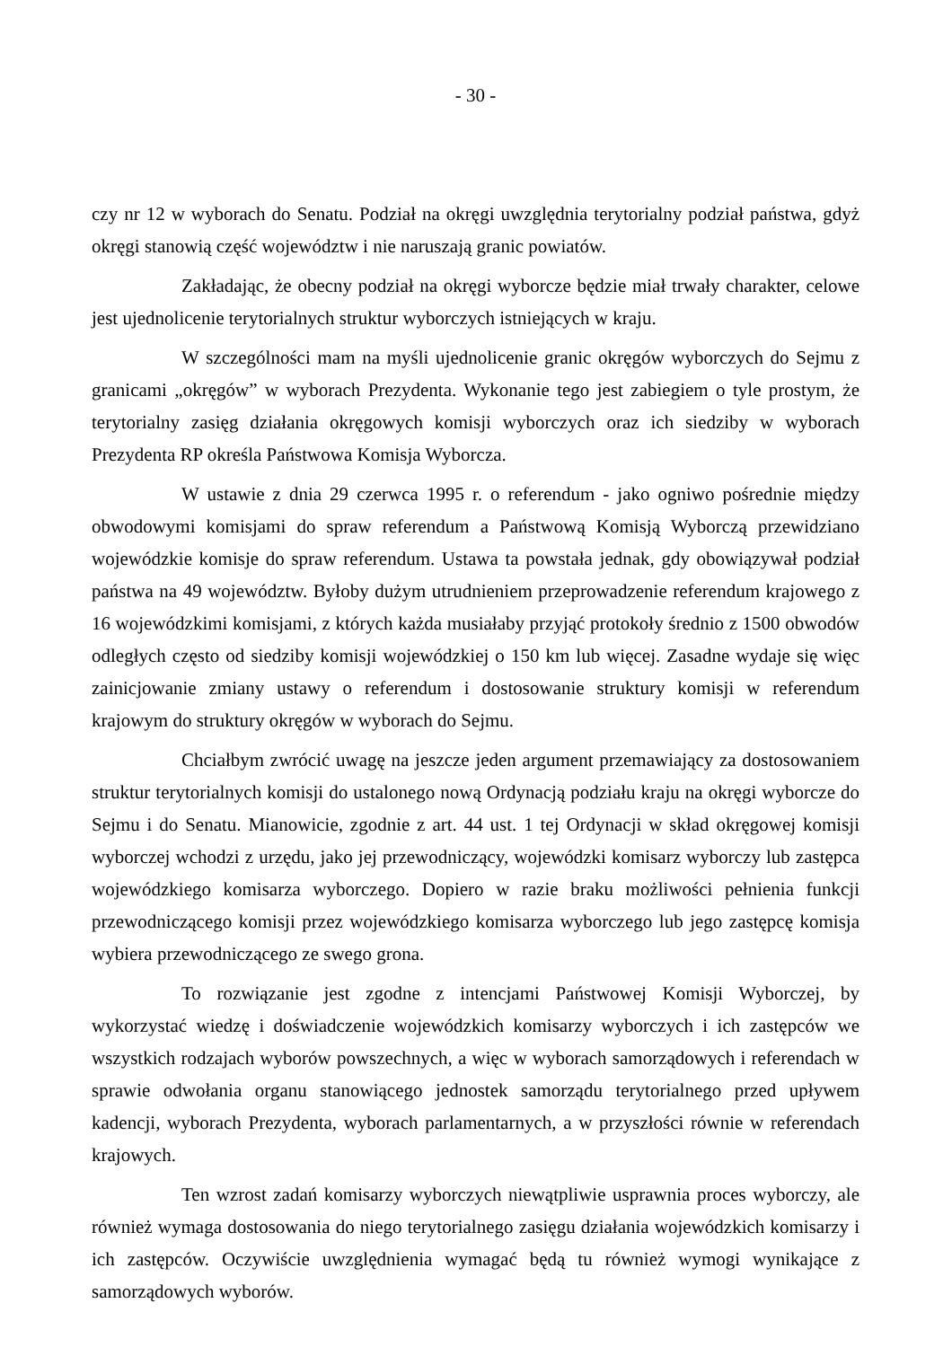- 30 -
czy nr 12 w wyborach do Senatu. Podział na okręgi uwzględnia terytorialny podział państwa, gdyż okręgi stanowią część województw i nie naruszają granic powiatów.
Zakładając, że obecny podział na okręgi wyborcze będzie miał trwały charakter, celowe jest ujednolicenie terytorialnych struktur wyborczych istniejących w kraju.
W szczególności mam na myśli ujednolicenie granic okręgów wyborczych do Sejmu z granicami „okręgów” w wyborach Prezydenta. Wykonanie tego jest zabiegiem o tyle prostym, że terytorialny zasięg działania okręgowych komisji wyborczych oraz ich siedziby w wyborach Prezydenta RP określa Państwowa Komisja Wyborcza.
W ustawie z dnia 29 czerwca 1995 r. o referendum - jako ogniwo pośrednie między obwodowymi komisjami do spraw referendum a Państwową Komisją Wyborczą przewidziano wojewódzkie komisje do spraw referendum. Ustawa ta powstała jednak, gdy obowiązywał podział państwa na 49 województw. Byłoby dużym utrudnieniem przeprowadzenie referendum krajowego z 16 wojewódzkimi komisjami, z których każda musiałaby przyjąć protokoły średnio z 1500 obwodów odległych często od siedziby komisji wojewódzkiej o 150 km lub więcej. Zasadne wydaje się więc zainicjowanie zmiany ustawy o referendum i dostosowanie struktury komisji w referendum krajowym do struktury okręgów w wyborach do Sejmu.
Chciałbym zwrócić uwagę na jeszcze jeden argument przemawiający za dostosowaniem struktur terytorialnych komisji do ustalonego nową Ordynacją podziału kraju na okręgi wyborcze do Sejmu i do Senatu. Mianowicie, zgodnie z art. 44 ust. 1 tej Ordynacji w skład okręgowej komisji wyborczej wchodzi z urzędu, jako jej przewodniczący, wojewódzki komisarz wyborczy lub zastępca wojewódzkiego komisarza wyborczego. Dopiero w razie braku możliwości pełnienia funkcji przewodniczącego komisji przez wojewódzkiego komisarza wyborczego lub jego zastępcę komisja wybiera przewodniczącego ze swego grona.
To rozwiązanie jest zgodne z intencjami Państwowej Komisji Wyborczej, by wykorzystać wiedzę i doświadczenie wojewódzkich komisarzy wyborczych i ich zastępców we wszystkich rodzajach wyborów powszechnych, a więc w wyborach samorządowych i referendach w sprawie odwołania organu stanowiącego jednostek samorządu terytorialnego przed upływem kadencji, wyborach Prezydenta, wyborach parlamentarnych, a w przyszłości równie w referendach krajowych.
Ten wzrost zadań komisarzy wyborczych niewątpliwie usprawnia proces wyborczy, ale również wymaga dostosowania do niego terytorialnego zasięgu działania wojewódzkich komisarzy i ich zastępców. Oczywiście uwzględnienia wymagać będą tu również wymogi wynikające z samorządowych wyborów.